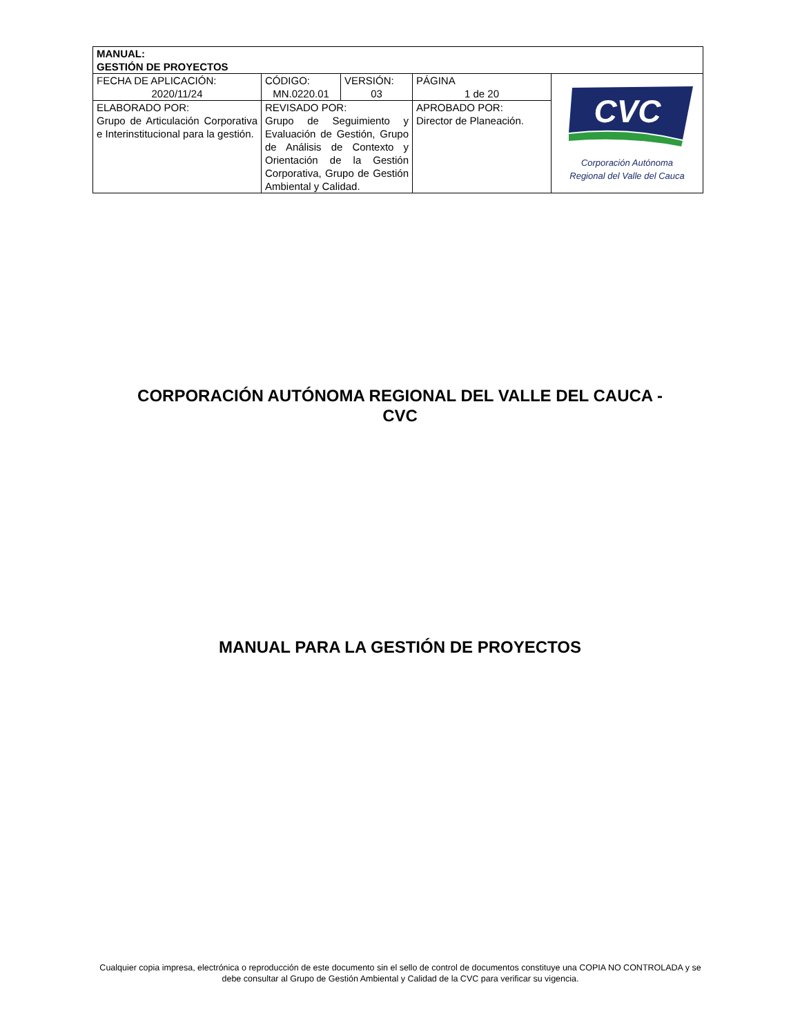| MANUAL: GESTIÓN DE PROYECTOS | | | | |
| FECHA DE APLICACIÓN: 2020/11/24 | CÓDIGO: MN.0220.01 | VERSIÓN: 03 | PÁGINA 1 de 20 | CVC Corporación Autónoma Regional del Valle del Cauca |
| ELABORADO POR: Grupo de Articulación Corporativa e Interinstitucional para la gestión. | REVISADO POR: Grupo de Seguimiento y Evaluación de Gestión, Grupo de Análisis de Contexto y Orientación de la Gestión Corporativa, Grupo de Gestión Ambiental y Calidad. | | APROBADO POR: Director de Planeación. | |
CORPORACIÓN AUTÓNOMA REGIONAL DEL VALLE DEL CAUCA -
CVC
MANUAL PARA LA GESTIÓN DE PROYECTOS
Cualquier copia impresa, electrónica o reproducción de este documento sin el sello de control de documentos constituye una COPIA NO CONTROLADA y se debe consultar al Grupo de Gestión Ambiental y Calidad de la CVC para verificar su vigencia.